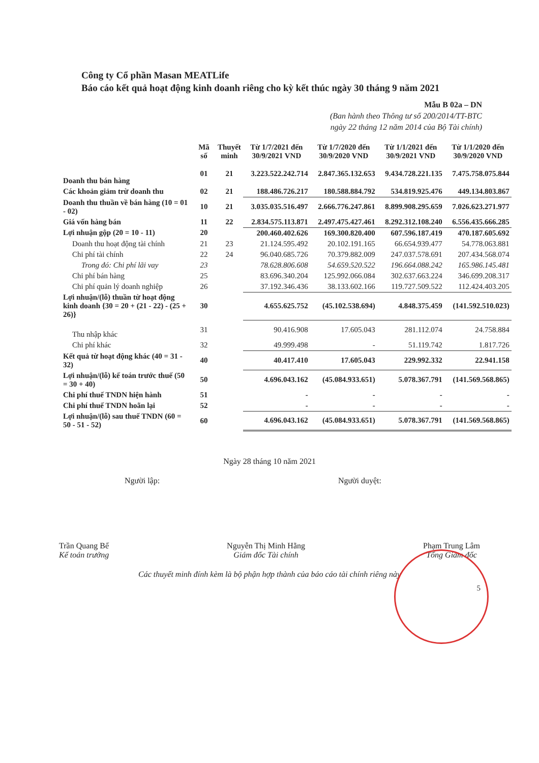Công ty Cổ phần Masan MEATLife
Báo cáo kết quả hoạt động kinh doanh riêng cho kỳ kết thúc ngày 30 tháng 9 năm 2021
Mẫu B 02a – DN
(Ban hành theo Thông tư số 200/2014/TT-BTC
ngày 22 tháng 12 năm 2014 của Bộ Tài chính)
| | Mã số | Thuyết minh | Từ 1/7/2021 đến 30/9/2021 VND | Từ 1/7/2020 đến 30/9/2020 VND | Từ 1/1/2021 đến 30/9/2021 VND | Từ 1/1/2020 đến 30/9/2020 VND |
| --- | --- | --- | --- | --- | --- | --- |
| Doanh thu bán hàng | 01 | 21 | 3.223.522.242.714 | 2.847.365.132.653 | 9.434.728.221.135 | 7.475.758.075.844 |
| Các khoản giảm trừ doanh thu | 02 | 21 | 188.486.726.217 | 180.588.884.792 | 534.819.925.476 | 449.134.803.867 |
| Doanh thu thuần về bán hàng (10 = 01 - 02) | 10 | 21 | 3.035.035.516.497 | 2.666.776.247.861 | 8.899.908.295.659 | 7.026.623.271.977 |
| Giá vốn hàng bán | 11 | 22 | 2.834.575.113.871 | 2.497.475.427.461 | 8.292.312.108.240 | 6.556.435.666.285 |
| Lợi nhuận gộp (20 = 10 - 11) | 20 | | 200.460.402.626 | 169.300.820.400 | 607.596.187.419 | 470.187.605.692 |
| Doanh thu hoạt động tài chính | 21 | 23 | 21.124.595.492 | 20.102.191.165 | 66.654.939.477 | 54.778.063.881 |
| Chi phí tài chính | 22 | 24 | 96.040.685.726 | 70.379.882.009 | 247.037.578.691 | 207.434.568.074 |
| Trong đó: Chi phí lãi vay | 23 | | 78.628.806.608 | 54.659.520.522 | 196.664.088.242 | 165.986.145.481 |
| Chi phí bán hàng | 25 | | 83.696.340.204 | 125.992.066.084 | 302.637.663.224 | 346.699.208.317 |
| Chi phí quản lý doanh nghiệp | 26 | | 37.192.346.436 | 38.133.602.166 | 119.727.509.522 | 112.424.403.205 |
| Lợi nhuận/(lỗ) thuần từ hoạt động kinh doanh {30 = 20 + (21 - 22) - (25 + 26)} | 30 | | 4.655.625.752 | (45.102.538.694) | 4.848.375.459 | (141.592.510.023) |
| Thu nhập khác | 31 | | 90.416.908 | 17.605.043 | 281.112.074 | 24.758.884 |
| Chi phí khác | 32 | | 49.999.498 | - | 51.119.742 | 1.817.726 |
| Kết quả từ hoạt động khác (40 = 31 - 32) | 40 | | 40.417.410 | 17.605.043 | 229.992.332 | 22.941.158 |
| Lợi nhuận/(lỗ) kế toán trước thuế (50 = 30 + 40) | 50 | | 4.696.043.162 | (45.084.933.651) | 5.078.367.791 | (141.569.568.865) |
| Chi phí thuế TNDN hiện hành | 51 | | - | - | - | - |
| Chi phí thuế TNDN hoãn lại | 52 | | - | - | - | - |
| Lợi nhuận/(lỗ) sau thuế TNDN (60 = 50 - 51 - 52) | 60 | | 4.696.043.162 | (45.084.933.651) | 5.078.367.791 | (141.569.568.865) |
Ngày 28 tháng 10 năm 2021
Người lập: Người duyệt:
Trần Quang Bế
Kế toán trưởng
Nguyễn Thị Minh Hằng
Giám đốc Tài chính
Phạm Trung Lâm
Tổng Giám đốc
Các thuyết minh đính kèm là bộ phận hợp thành của báo cáo tài chính riêng này
5